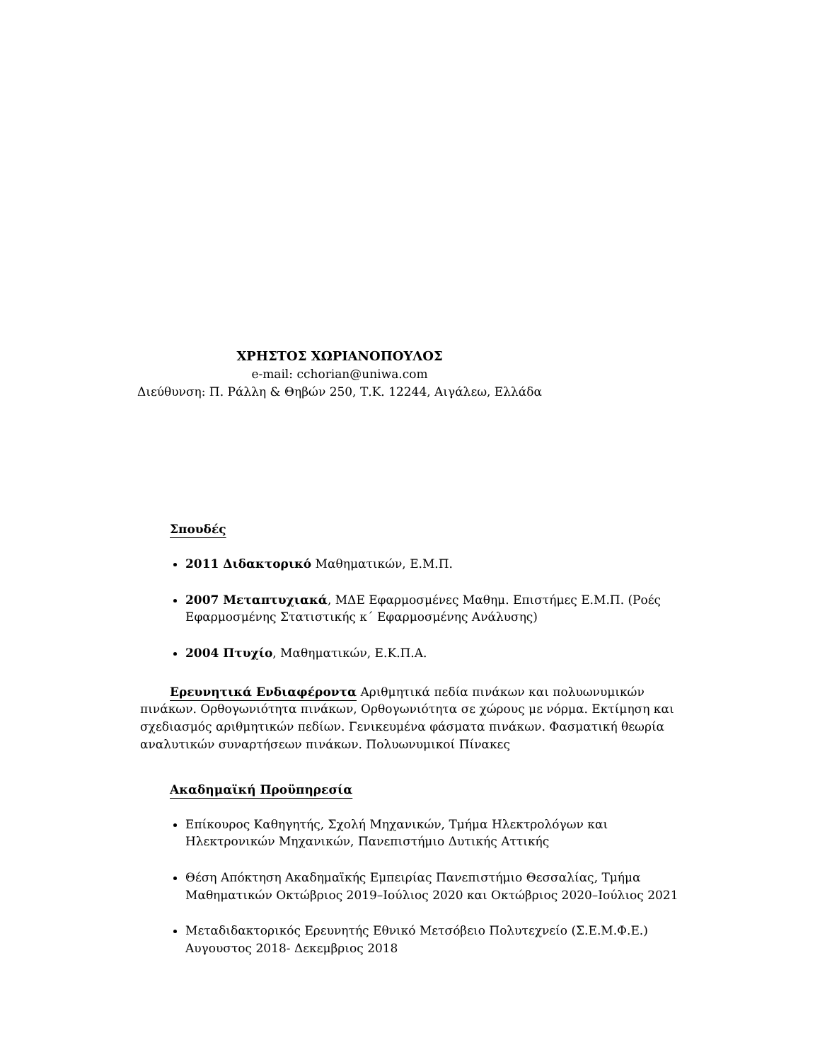ΧΡΗΣΤΟΣ ΧΩΡΙΑΝΟΠΟΥΛΟΣ
e-mail: cchorian@uniwa.com
Διεύθυνση: Π. Ράλλη & Θηβών 250, Τ.Κ. 12244, Αιγάλεω, Ελλάδα
Σπουδές
2011 Διδακτορικό Μαθηματικών, Ε.Μ.Π.
2007 Μεταπτυχιακά, ΜΔΕ Εφαρμοσμένες Μαθημ. Επιστήμες Ε.Μ.Π. (Ροές Εφαρμοσμένης Στατιστικής κ΄ Εφαρμοσμένης Ανάλυσης)
2004 Πτυχίο, Μαθηματικών, Ε.Κ.Π.Α.
Ερευνητικά Ενδιαφέροντα Αριθμητικά πεδία πινάκων και πολυωνυμικών πινάκων. Ορθογωνιότητα πινάκων, Ορθογωνιότητα σε χώρους με νόρμα. Εκτίμηση και σχεδιασμός αριθμητικών πεδίων. Γενικευμένα φάσματα πινάκων. Φασματική θεωρία αναλυτικών συναρτήσεων πινάκων. Πολυωνυμικοί Πίνακες
Ακαδημαϊκή Προϋπηρεσία
Επίκουρος Καθηγητής, Σχολή Μηχανικών, Τμήμα Ηλεκτρολόγων και Ηλεκτρονικών Μηχανικών, Πανεπιστήμιο Δυτικής Αττικής
Θέση Απόκτηση Ακαδημαϊκής Εμπειρίας Πανεπιστήμιο Θεσσαλίας, Τμήμα Μαθηματικών Οκτώβριος 2019–Ιούλιος 2020 και Οκτώβριος 2020–Ιούλιος 2021
Μεταδιδακτορικός Ερευνητής Εθνικό Μετσόβειο Πολυτεχνείο (Σ.Ε.Μ.Φ.Ε.) Αυγουστος 2018- Δεκεμβριος 2018